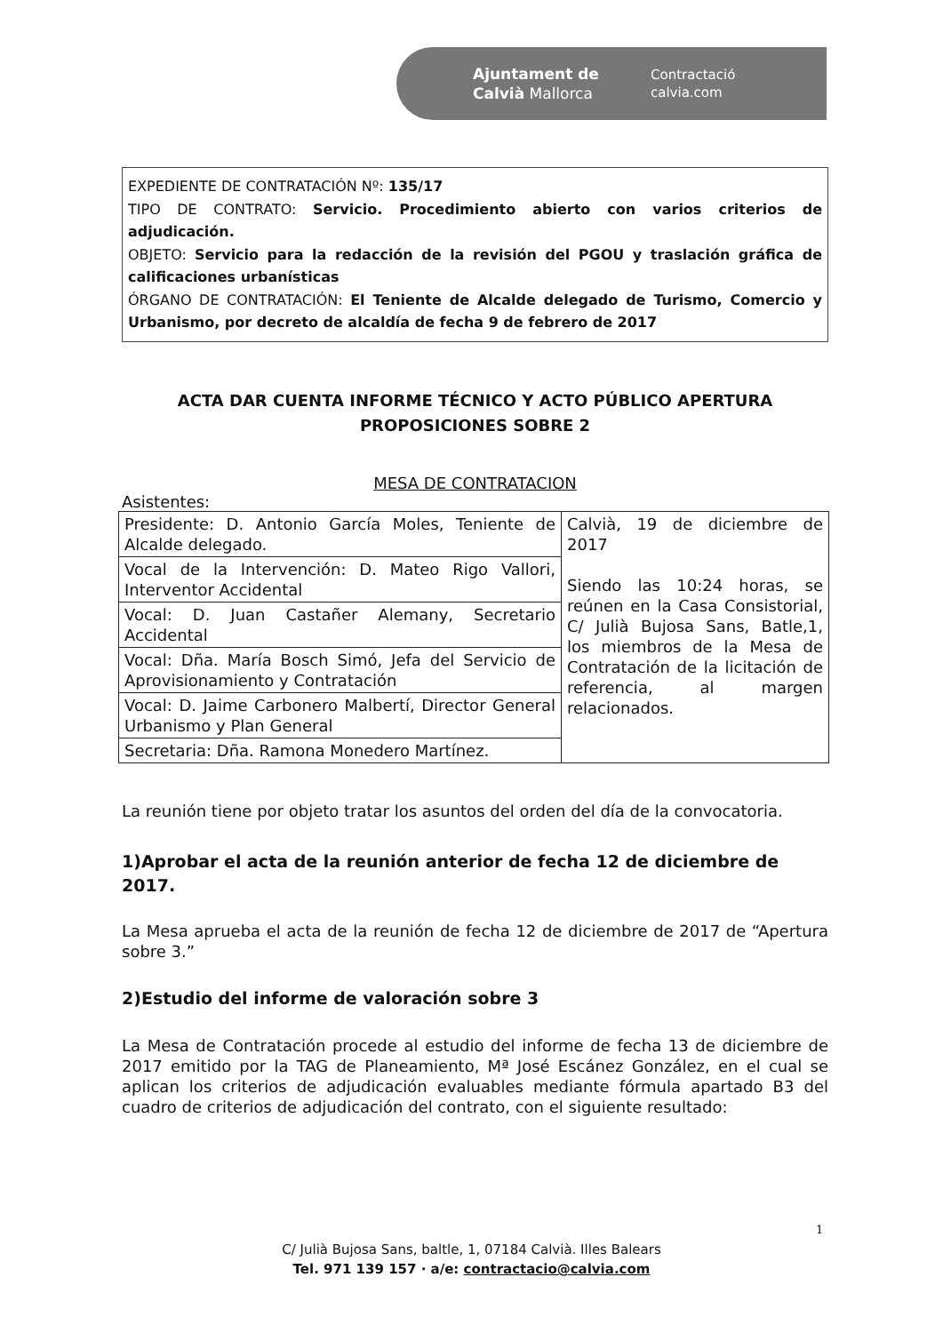Ajuntament de
Calvià Mallorca
Contractació
calvia.com
EXPEDIENTE DE CONTRATACIÓN Nº: 135/17
TIPO DE CONTRATO: Servicio. Procedimiento abierto con varios criterios de adjudicación.
OBJETO: Servicio para la redacción de la revisión del PGOU y traslación gráfica de calificaciones urbanísticas
ÓRGANO DE CONTRATACIÓN: El Teniente de Alcalde delegado de Turismo, Comercio y Urbanismo, por decreto de alcaldía de fecha 9 de febrero de 2017
ACTA DAR CUENTA INFORME TÉCNICO Y ACTO PÚBLICO APERTURA
PROPOSICIONES SOBRE 2
MESA DE CONTRATACION
Asistentes:
| Presidente: D. Antonio García Moles, Teniente de Alcalde delegado. | Calvià, 19 de diciembre de 2017 Siendo las 10:24 horas, se reúnen en la Casa Consistorial, C/ Julià Bujosa Sans, Batle,1, los miembros de la Mesa de Contratación de la licitación de referencia, al margen relacionados. |
| Vocal de la Intervención: D. Mateo Rigo Vallori, Interventor Accidental | |
| Vocal: D. Juan Castañer Alemany, Secretario Accidental | |
| Vocal: Dña. María Bosch Simó, Jefa del Servicio de Aprovisionamiento y Contratación | |
| Vocal: D. Jaime Carbonero Malbertí, Director General Urbanismo y Plan General | |
| Secretaria: Dña. Ramona Monedero Martínez. | |
La reunión tiene por objeto tratar los asuntos del orden del día de la convocatoria.
1)Aprobar el acta de la reunión anterior de fecha 12 de diciembre de 2017.
La Mesa aprueba el acta de la reunión de fecha 12 de diciembre de 2017 de “Apertura sobre 3.”
2)Estudio del informe de valoración sobre 3
La Mesa de Contratación procede al estudio del informe de fecha 13 de diciembre de 2017 emitido por la TAG de Planeamiento, Mª José Escánez González, en el cual se aplican los criterios de adjudicación evaluables mediante fórmula apartado B3 del cuadro de criterios de adjudicación del contrato, con el siguiente resultado:
1
C/ Julià Bujosa Sans, baltle, 1, 07184 Calvià. Illes Balears
Tel. 971 139 157 · a/e: contractacio@calvia.com